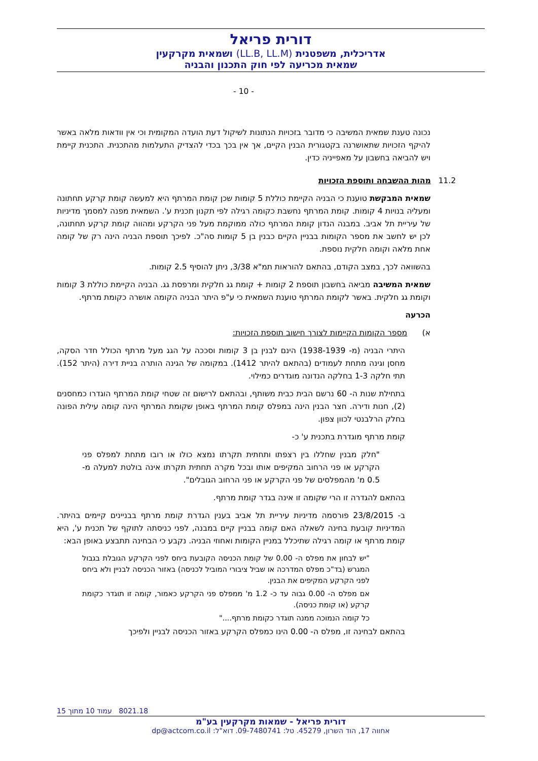דורית פריאל
אדריכלית, משפטנית (LL.B, LL.M) ושמאית מקרקעין
שמאית מכריעה לפי חוק התכנון והבניה
- 10 -
נכונה טענת שמאית המשיבה כי מדובר בזכויות הנתונות לשיקול דעת הועדה המקומית וכי אין וודאות מלאה באשר להיקף הזכויות שתאושרנה בקטגורית הבנין הקיים, אך אין בכך בכדי להצדיק התעלמות מהתכנית. התכנית קיימת ויש להביאה בחשבון על מאפייניה כדין.
11.2 מהות ההשבחה ותוספת הזכויות
שמאית המבקשת טוענת כי הבניה הקיימת כוללת 5 קומות שכן קומת המרתף היא למעשה קומת קרקע תחתונה ומעליה בנויות 4 קומות. קומת המרתף נחשבת כקומה רגילה לפי תקנון תכנית ע'. השמאית מפנה למסמך מדיניות של עיריית תל אביב. במבנה הנדון קומת המרתף כולה ממוקמת מעל פני הקרקע ומהווה קומת קרקע תחתונה, לכן יש לחשב את מספר הקומות בבניין הקיים כבנין בן 5 קומות סה"כ. לפיכך תוספת הבניה הינה רק של קומה אחת מלאה וקומה חלקית נוספת.
בהשוואה לכך, במצב הקודם, בהתאם להוראות תמ"א 3/38, ניתן להוסיף 2.5 קומות.
שמאית המשיבה מביאה בחשבון תוספת 2 קומות + קומת גג חלקית ומרפסת גג. הבניה הקיימת כוללת 3 קומות וקומת גג חלקית. באשר לקומת המרתף טוענת השמאית כי ע"פ היתר הבניה הקומה אושרה כקומת מרתף.
הכרעה
א) מספר הקומות הקיימות לצורך חישוב תוספת הזכויות:
היתרי הבניה (מ- 1938-1939) הינם לבנין בן 3 קומות וסככה על הגג מעל מרתף הכולל חדר הסקה, מחסן וגינה מתחת לעמודים (בהתאם להיתר 1412). במקומה של הגינה הותרה בניית דירה (היתר 152). תתי חלקה 1-3 בחלקה הנדונה מוגדרים כמילוי.
בתחילת שנות ה- 60 נרשם הבית כבית משותף, ובהתאם לרישום זה שטחי קומת המרתף הוגדרו כמחסנים (2), חנות ודירה. חצר הבנין הינה במפלס קומת המרתף באופן שקומת המרתף הינה קומה עילית הפונה בחלק הרלבנטי לכוון צפון.
קומת מרתף מוגדרת בתכנית ע' כ-
"חלק מבנין שחללו בין רצפתו ותחתית תקרתו נמצא כולו או רובו מתחת למפלס פני הקרקע או פני הרחוב המקיפים אותו ובכל מקרה תחתית תקרתו אינה בולטת למעלה מ- 0.5 מ' מהמפלסים של פני הקרקע או פני הרחוב הגובלים".
בהתאם להגדרה זו הרי שקומה זו אינה בגדר קומת מרתף.
ב- 23/8/2015 פורסמה מדיניות עיריית תל אביב בענין הגדרת קומת מרתף בבניינים קיימים בהיתר. המדיניות קובעת בחינה לשאלה האם קומה בבניין קיים במבנה, לפני כניסתה לתוקף של תכנית ע', היא קומת מרתף או קומה רגילה שתיכלל במניין הקומות ואחוזי הבניה. נקבע כי הבחינה תתבצע באופן הבא:
"יש לבחון את מפלס ה- 0.00 של קומת הכניסה הקובעת ביחס לפני הקרקע הגובלת בגבול המגרש (בד"כ מפלס המדרכה או שביל ציבורי המוביל לכניסה) באזור הכניסה לבניין ולא ביחס לפני הקרקע המקיפים את הבנין.
אם מפלס ה- 0.00 גבוה עד כ- 1.2 מ' ממפלס פני הקרקע כאמור, קומה זו תוגדר כקומת קרקע (או קומת כניסה).
כל קומה הנמוכה ממנה תוגדר כקומת מרתף...."
בהתאם לבחינה זו, מפלס ה- 0.00 הינו כמפלס הקרקע באזור הכניסה לבניין ולפיכך
8021.18 עמוד 10 מתוך 15
דורית פריאל - שמאות מקרקעין בע"מ
אחווה 17, הוד השרון, 45279. טל: 09-7480741. דוא"ל: dp@actcom.co.il